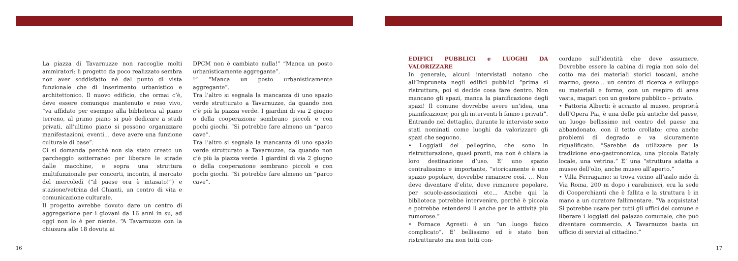La piazza di Tavarnuzze non raccoglie molti ammiratori: li progetto da poco realizzato sembra non aver soddisfatto né dal punto di vista funzionale che di inserimento urbanistico e architettonico. Il nuovo edificio, che ormai c’è, deve essere comunque mantenuto e reso vivo, “va affidato per esempio alla biblioteca al piano terreno, al primo piano si può dedicare a studi privati, all’ultimo piano si possono organizzare manifestazioni, eventi… deve avere una funzione culturale di base”.
Ci si domanda perché non sia stato creato un parcheggio sotterraneo per liberare le strade dalle macchine, e sopra una struttura multifunzionale per concerti, incontri, il mercato del mercoledì (“il paese ora è intasato!”) e stazione/vetrina del Chianti, un centro di vita e comunicazione culturale.
Il progetto avrebbe dovuto dare un centro di aggregazione per i giovani da 16 anni in su, ad oggi non lo è per niente. “A Tavarnuzze con la chiusura alle 18 dovuta ai
DPCM non è cambiato nulla!” “Manca un posto urbanisticamente aggregante”.
!” “Manca un posto urbanisticamente aggregante”.
Tra l’altro si segnala la mancanza di uno spazio verde strutturato a Tavarnuzze, da quando non c’è più la piazza verde. I giardini di via 2 giugno o della cooperazione sembrano piccoli e con pochi giochi. “Si potrebbe fare almeno un “parco cave”.
Tra l’altro si segnala la mancanza di uno spazio verde strutturato a Tavarnuzze, da quando non c’è più la piazza verde. I giardini di via 2 giugno o della cooperazione sembrano piccoli e con pochi giochi. “Si potrebbe fare almeno un “parco cave”.
16
EDIFICI PUBBLICI e LUOGHI DA VALORIZZARE
In generale, alcuni intervistati notano che all’Impruneta negli edifici pubblici “prima si ristruttura, poi si decide cosa fare dentro. Non mancano gli spazi, manca la pianificazione degli spazi! Il comune dovrebbe avere un’idea, una pianificazione; poi gli interventi li fanno i privati”.
Entrando nel dettaglio, durante le interviste sono stati nominati come luoghi da valorizzare gli spazi che seguono.
• Loggiati del pellegrino, che sono in ristrutturazione, quasi pronti, ma non è chiara la loro destinazione d’uso. E’ uno spazio centralissimo e importante, “storicamente è uno spazio popolare, dovrebbe rimanere così. … Non deve diventare d’elite, deve rimanere popolare, per scuole-associazioni etc… Anche qui la biblioteca potrebbe intervenire, perché è piccola e potrebbe estendersi lì anche per le attività più rumorose.”
• Fornace Agresti: è un “un luogo fisico complicato”. E’ bellissimo ed è stato ben ristrutturato ma non tutti con-
cordano sull’identità che deve assumere. Dovrebbe essere la cabina di regia non solo del cotto ma dei materiali storici toscani, anche marmo, gesso… un centro di ricerca e sviluppo su materiali e forme, con un respiro di area vasta, magari con un gestore pubblico – privato.
• Fattoria Alberti: è accanto al museo, proprietà dell’Opera Pia, è una delle più antiche del paese, un luogo bellissimo nel centro del paese ma abbandonato, con il tetto crollato; crea anche problemi di degrado e va sicuramente riqualificato. “Sarebbe da utilizzare per la tradizione eno-gastronomica, una piccola Eataly locale, una vetrina.” E’ una “struttura adatta a museo dell’olio, anche museo all’aperto.”
• Villa Ferragamo: si trova vicino all’asilo nido di Via Roma, 200 m dopo i carabinieri, era la sede di Cooperchianti che è fallita e la struttura è in mano a un curatore fallimentare. “Va acquistata! Si potrebbe usare per tutti gli uffici del comune e liberare i loggiati del palazzo comunale, che può diventare commercio. A Tavarnuzze basta un ufficio di servizi al cittadino.”
17